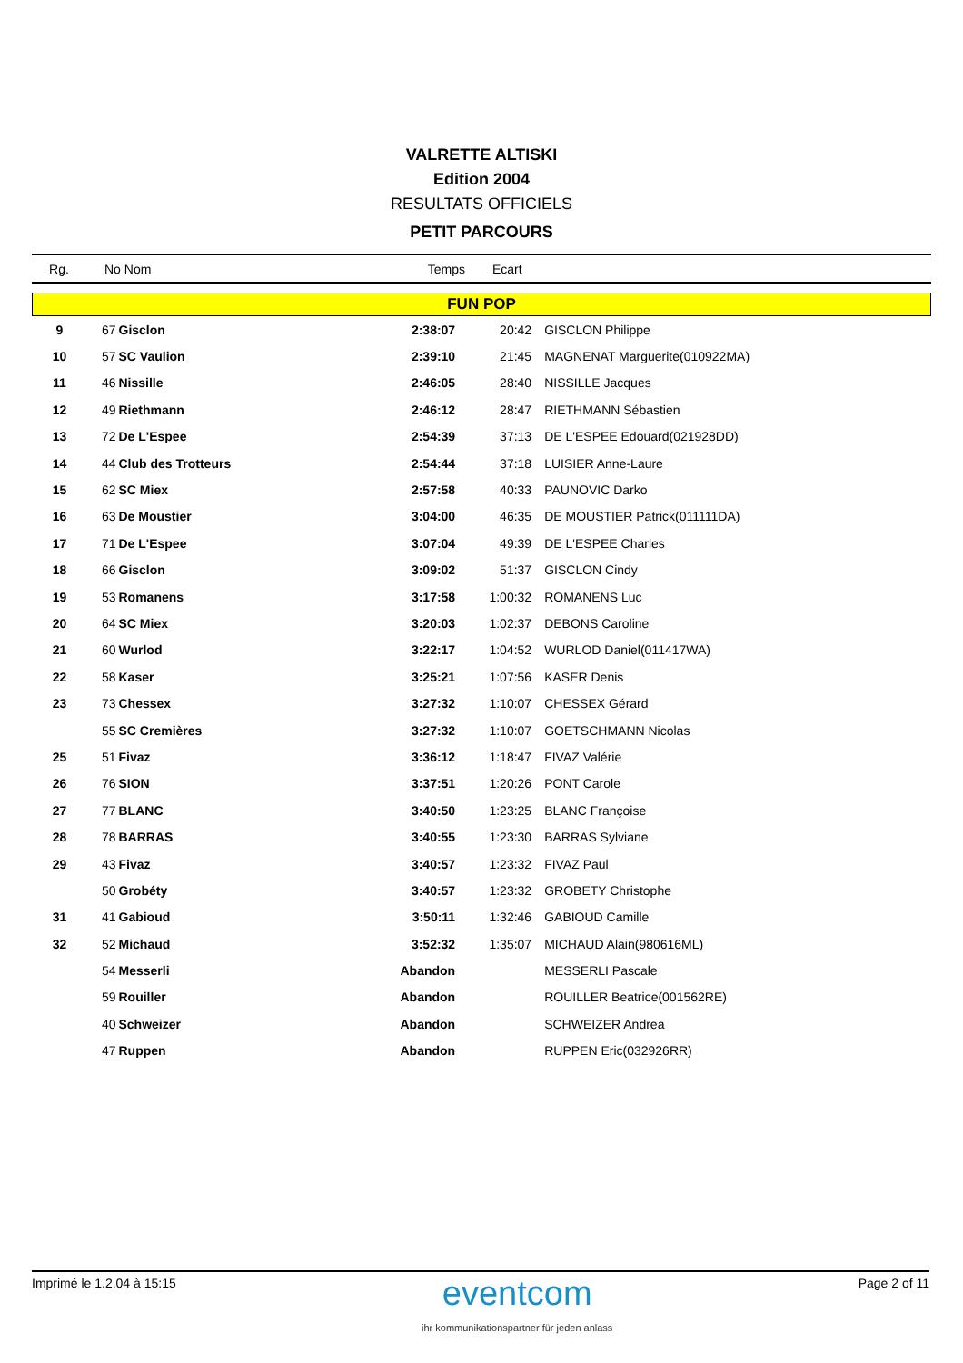VALRETTE ALTISKI
Edition 2004
RESULTATS OFFICIELS
PETIT PARCOURS
| Rg. | No Nom | Temps | Ecart |
| --- | --- | --- | --- |
| FUN POP | | | | | |
| 9 | 67 | Gisclon | 2:38:07 | 20:42 | GISCLON Philippe |
| 10 | 57 | SC Vaulion | 2:39:10 | 21:45 | MAGNENAT Marguerite(010922MA) |
| 11 | 46 | Nissille | 2:46:05 | 28:40 | NISSILLE Jacques |
| 12 | 49 | Riethmann | 2:46:12 | 28:47 | RIETHMANN Sébastien |
| 13 | 72 | De L'Espee | 2:54:39 | 37:13 | DE L'ESPEE Edouard(021928DD) |
| 14 | 44 | Club des Trotteurs | 2:54:44 | 37:18 | LUISIER Anne-Laure |
| 15 | 62 | SC Miex | 2:57:58 | 40:33 | PAUNOVIC Darko |
| 16 | 63 | De Moustier | 3:04:00 | 46:35 | DE MOUSTIER Patrick(011111DA) |
| 17 | 71 | De L'Espee | 3:07:04 | 49:39 | DE L'ESPEE Charles |
| 18 | 66 | Gisclon | 3:09:02 | 51:37 | GISCLON Cindy |
| 19 | 53 | Romanens | 3:17:58 | 1:00:32 | ROMANENS Luc |
| 20 | 64 | SC Miex | 3:20:03 | 1:02:37 | DEBONS Caroline |
| 21 | 60 | Wurlod | 3:22:17 | 1:04:52 | WURLOD Daniel(011417WA) |
| 22 | 58 | Kaser | 3:25:21 | 1:07:56 | KASER Denis |
| 23 | 73 | Chessex | 3:27:32 | 1:10:07 | CHESSEX Gérard |
| | 55 | SC Cremières | 3:27:32 | 1:10:07 | GOETSCHMANN Nicolas |
| 25 | 51 | Fivaz | 3:36:12 | 1:18:47 | FIVAZ Valérie |
| 26 | 76 | SION | 3:37:51 | 1:20:26 | PONT Carole |
| 27 | 77 | BLANC | 3:40:50 | 1:23:25 | BLANC Françoise |
| 28 | 78 | BARRAS | 3:40:55 | 1:23:30 | BARRAS Sylviane |
| 29 | 43 | Fivaz | 3:40:57 | 1:23:32 | FIVAZ Paul |
| | 50 | Grobéty | 3:40:57 | 1:23:32 | GROBETY Christophe |
| 31 | 41 | Gabioud | 3:50:11 | 1:32:46 | GABIOUD Camille |
| 32 | 52 | Michaud | 3:52:32 | 1:35:07 | MICHAUD Alain(980616ML) |
| | 54 | Messerli | Abandon | | MESSERLI Pascale |
| | 59 | Rouiller | Abandon | | ROUILLER Beatrice(001562RE) |
| | 40 | Schweizer | Abandon | | SCHWEIZER Andrea |
| | 47 | Ruppen | Abandon | | RUPPEN Eric(032926RR) |
Imprimé le 1.2.04 à 15:15
eventcom
ihr kommunikationspartner für jeden anlass
Page 2 of 11